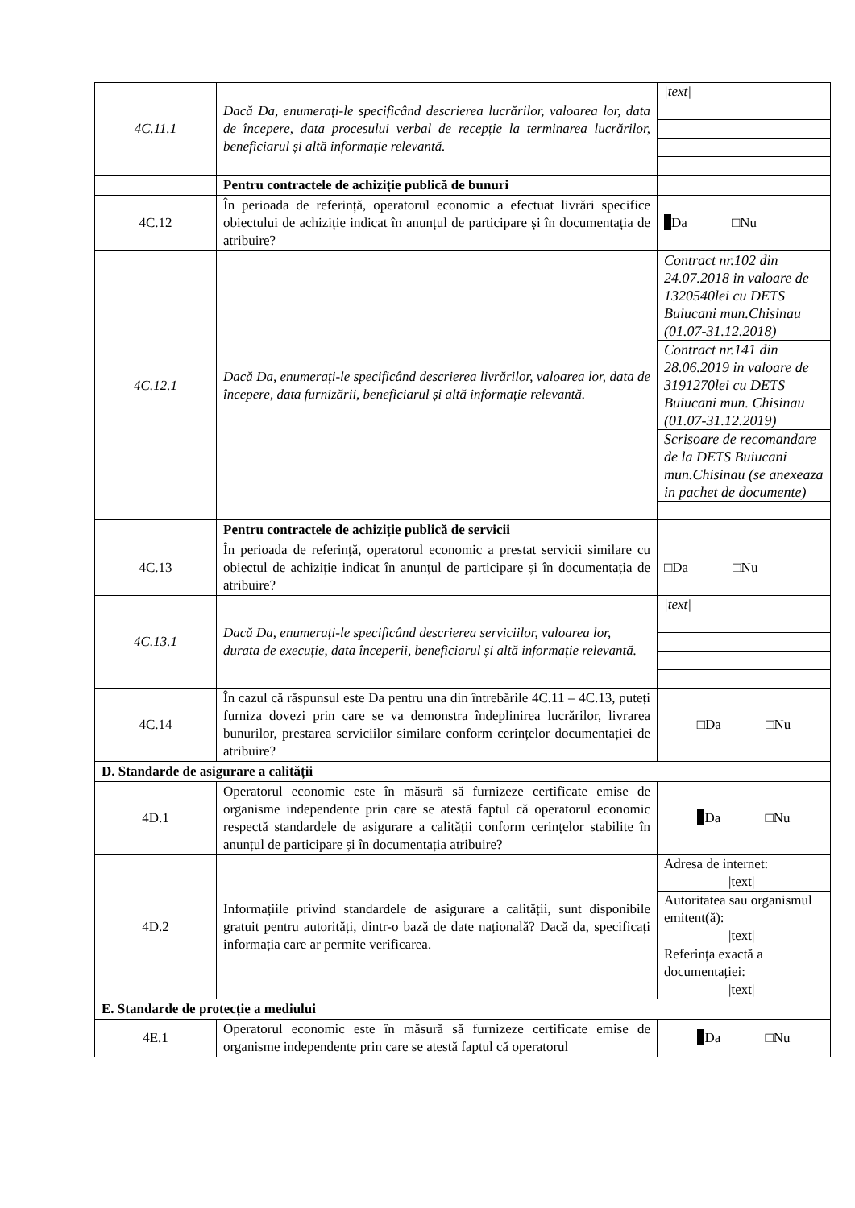| 4C.11.1 | Dacă Da, enumerați-le specificând descrierea lucrărilor, valoarea lor, data de începere, data procesului verbal de recepție la terminarea lucrărilor, beneficiarul și altă informație relevantă. | /text/ |
| | Pentru contractele de achiziție publică de bunuri | |
| 4C.12 | În perioada de referință, operatorul economic a efectuat livrări specifice obiectului de achiziție indicat în anunțul de participare și în documentația de atribuire? | Da □Nu |
| 4C.12.1 | Dacă Da, enumerați-le specificând descrierea livrărilor, valoarea lor, data de începere, data furnizării, beneficiarul și altă informație relevantă. | Contract nr.102 din 24.07.2018 in valoare de 1320540lei cu DETS Buiucani mun.Chisinau (01.07-31.12.2018) Contract nr.141 din 28.06.2019 in valoare de 3191270lei cu DETS Buiucani mun. Chisinau (01.07-31.12.2019) Scrisoare de recomandare de la DETS Buiucani mun.Chisinau (se anexeaza in pachet de documente) |
| | Pentru contractele de achiziție publică de servicii | |
| 4C.13 | În perioada de referință, operatorul economic a prestat servicii similare cu obiectul de achiziție indicat în anunțul de participare și în documentația de atribuire? | □Da □Nu |
| 4C.13.1 | Dacă Da, enumerați-le specificând descrierea serviciilor, valoarea lor, durata de execuție, data începerii, beneficiarul și altă informație relevantă. | /text/ |
| 4C.14 | În cazul că răspunsul este Da pentru una din întrebările 4C.11 – 4C.13, puteți furniza dovezi prin care se va demonstra îndeplinirea lucrărilor, livrarea bunurilor, prestarea serviciilor similare conform cerințelor documentației de atribuire? | □Da □Nu |
| D. Standarde de asigurare a calității | | |
| 4D.1 | Operatorul economic este în măsură să furnizeze certificate emise de organisme independente prin care se atestă faptul că operatorul economic respectă standardele de asigurare a calității conform cerințelor stabilite în anunțul de participare și în documentația atribuire? | Da □Nu |
| 4D.2 | Informațiile privind standardele de asigurare a calității, sunt disponibile gratuit pentru autorități, dintr-o bază de date națională? Dacă da, specificați informația care ar permite verificarea. | Adresa de internet: /text/ Autoritatea sau organismul emitent(ă): /text/ Referința exactă a documentației: /text/ |
| E. Standarde de protecție a mediului | | |
| 4E.1 | Operatorul economic este în măsură să furnizeze certificate emise de organisme independente prin care se atestă faptul că operatorul | Da □Nu |